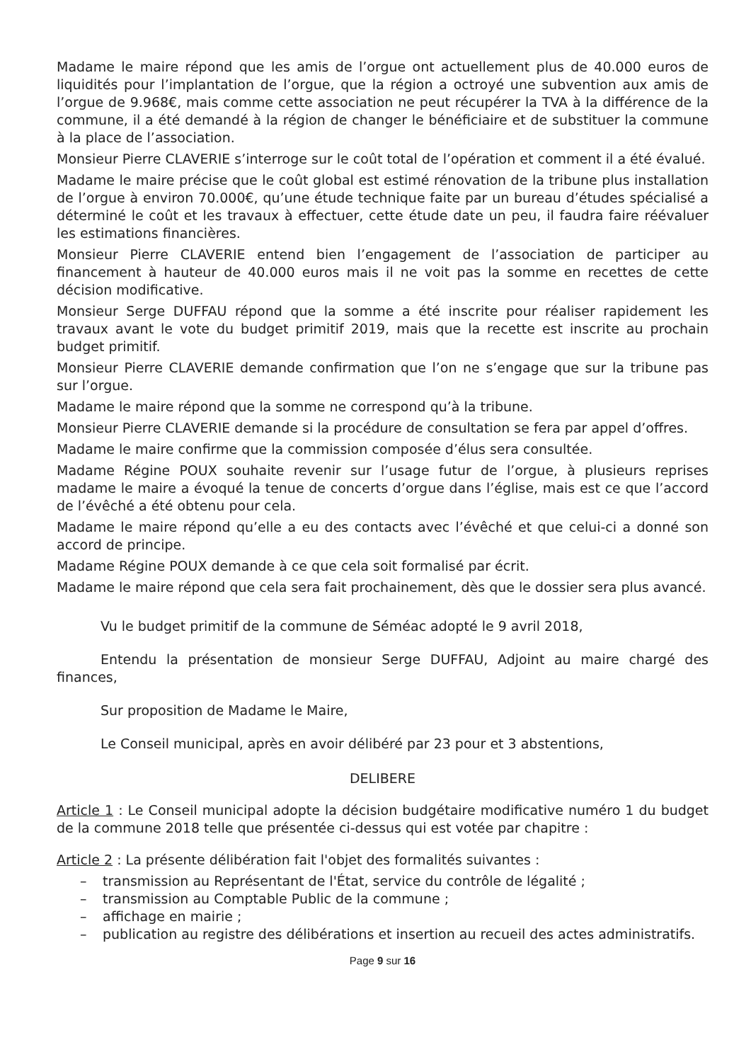Madame le maire répond que les amis de l’orgue ont actuellement plus de 40.000 euros de liquidités pour l’implantation de l’orgue, que la région a octroyé une subvention aux amis de l’orgue de 9.968€, mais comme cette association ne peut récupérer la TVA à la différence de la commune, il a été demandé à la région de changer le bénéficiaire et de substituer la commune à la place de l’association.
Monsieur Pierre CLAVERIE s’interroge sur le coût total de l’opération et comment il a été évalué.
Madame le maire précise que le coût global est estimé rénovation de la tribune plus installation de l’orgue à environ 70.000€, qu’une étude technique faite par un bureau d’études spécialisé a déterminé le coût et les travaux à effectuer, cette étude date un peu, il faudra faire réévaluer les estimations financières.
Monsieur Pierre CLAVERIE entend bien l’engagement de l’association de participer au financement à hauteur de 40.000 euros mais il ne voit pas la somme en recettes de cette décision modificative.
Monsieur Serge DUFFAU répond que la somme a été inscrite pour réaliser rapidement les travaux avant le vote du budget primitif 2019, mais que la recette est inscrite au prochain budget primitif.
Monsieur Pierre CLAVERIE demande confirmation que l’on ne s’engage que sur la tribune pas sur l’orgue.
Madame le maire répond que la somme ne correspond qu’à la tribune.
Monsieur Pierre CLAVERIE demande si la procédure de consultation se fera par appel d’offres.
Madame le maire confirme que la commission composée d’élus sera consultée.
Madame Régine POUX souhaite revenir sur l’usage futur de l’orgue, à plusieurs reprises madame le maire a évoqué la tenue de concerts d’orgue dans l’église, mais est ce que l’accord de l’évêché a été obtenu pour cela.
Madame le maire répond qu’elle a eu des contacts avec l’évêché et que celui-ci a donné son accord de principe.
Madame Régine POUX demande à ce que cela soit formalisé par écrit.
Madame le maire répond que cela sera fait prochainement, dès que le dossier sera plus avancé.
Vu le budget primitif de la commune de Séméac adopté le 9 avril 2018,
Entendu la présentation de monsieur Serge DUFFAU, Adjoint au maire chargé des finances,
Sur proposition de Madame le Maire,
Le Conseil municipal, après en avoir délibéré par 23 pour et 3 abstentions,
DELIBERE
Article 1 : Le Conseil municipal adopte la décision budgétaire modificative numéro 1 du budget de la commune 2018 telle que présentée ci-dessus qui est votée par chapitre :
Article 2 : La présente délibération fait l'objet des formalités suivantes :
– transmission au Représentant de l'État, service du contrôle de légalité ;
– transmission au Comptable Public de la commune ;
– affichage en mairie ;
– publication au registre des délibérations et insertion au recueil des actes administratifs.
Page 9 sur 16